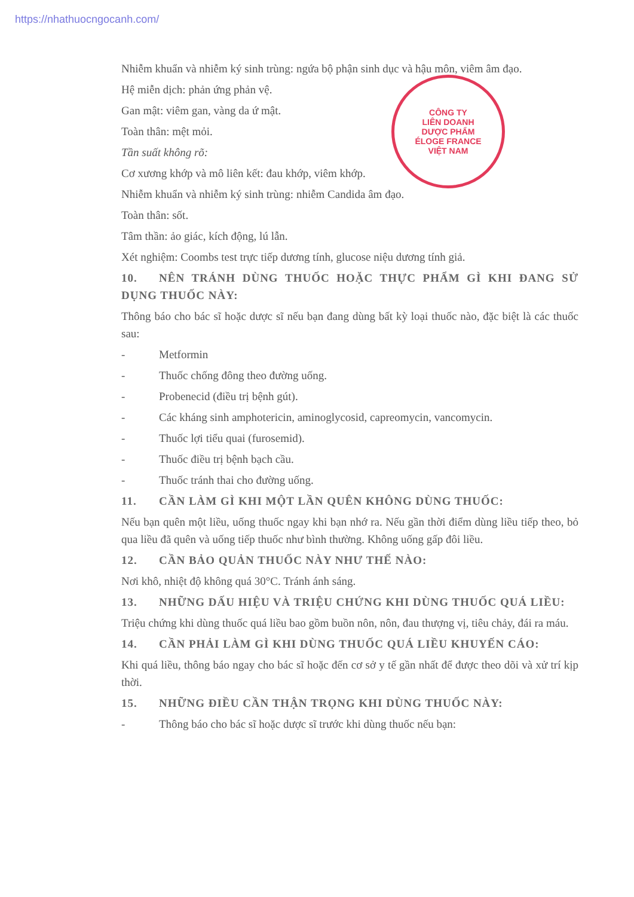https://nhathuocngocanh.com/
CÔNG TY
LIÊN DOANH
DƯỢC PHẨM
ÉLOGE FRANCE
VIỆT NAM
Nhiễm khuẩn và nhiễm ký sinh trùng: ngứa bộ phận sinh dục và hậu môn, viêm âm đạo.
Hệ miễn dịch: phản ứng phản vệ.
Gan mật: viêm gan, vàng da ứ mật.
Toàn thân: mệt mỏi.
Tần suất không rõ:
Cơ xương khớp và mô liên kết: đau khớp, viêm khớp.
Nhiễm khuẩn và nhiễm ký sinh trùng: nhiễm Candida âm đạo.
Toàn thân: sốt.
Tâm thần: ảo giác, kích động, lú lẫn.
Xét nghiệm: Coombs test trực tiếp dương tính, glucose niệu dương tính giả.
10. NÊN TRÁNH DÙNG THUỐC HOẶC THỰC PHẨM GÌ KHI ĐANG SỬ DỤNG THUỐC NÀY:
Thông báo cho bác sĩ hoặc dược sĩ nếu bạn đang dùng bất kỳ loại thuốc nào, đặc biệt là các thuốc sau:
- Metformin
- Thuốc chống đông theo đường uống.
- Probenecid (điều trị bệnh gút).
- Các kháng sinh amphotericin, aminoglycosid, capreomycin, vancomycin.
- Thuốc lợi tiểu quai (furosemid).
- Thuốc điều trị bệnh bạch cầu.
- Thuốc tránh thai cho đường uống.
11. CẦN LÀM GÌ KHI MỘT LẦN QUÊN KHÔNG DÙNG THUỐC:
Nếu bạn quên một liều, uống thuốc ngay khi bạn nhớ ra. Nếu gần thời điểm dùng liều tiếp theo, bỏ qua liều đã quên và uống tiếp thuốc như bình thường. Không uống gấp đôi liều.
12. CẦN BẢO QUẢN THUỐC NÀY NHƯ THẾ NÀO:
Nơi khô, nhiệt độ không quá 30°C. Tránh ánh sáng.
13. NHỮNG DẤU HIỆU VÀ TRIỆU CHỨNG KHI DÙNG THUỐC QUÁ LIỀU:
Triệu chứng khi dùng thuốc quá liều bao gồm buồn nôn, nôn, đau thượng vị, tiêu chảy, đái ra máu.
14. CẦN PHẢI LÀM GÌ KHI DÙNG THUỐC QUÁ LIỀU KHUYẾN CÁO:
Khi quá liều, thông báo ngay cho bác sĩ hoặc đến cơ sở y tế gần nhất để được theo dõi và xử trí kịp thời.
15. NHỮNG ĐIỀU CẦN THẬN TRỌNG KHI DÙNG THUỐC NÀY:
- Thông báo cho bác sĩ hoặc dược sĩ trước khi dùng thuốc nếu bạn: